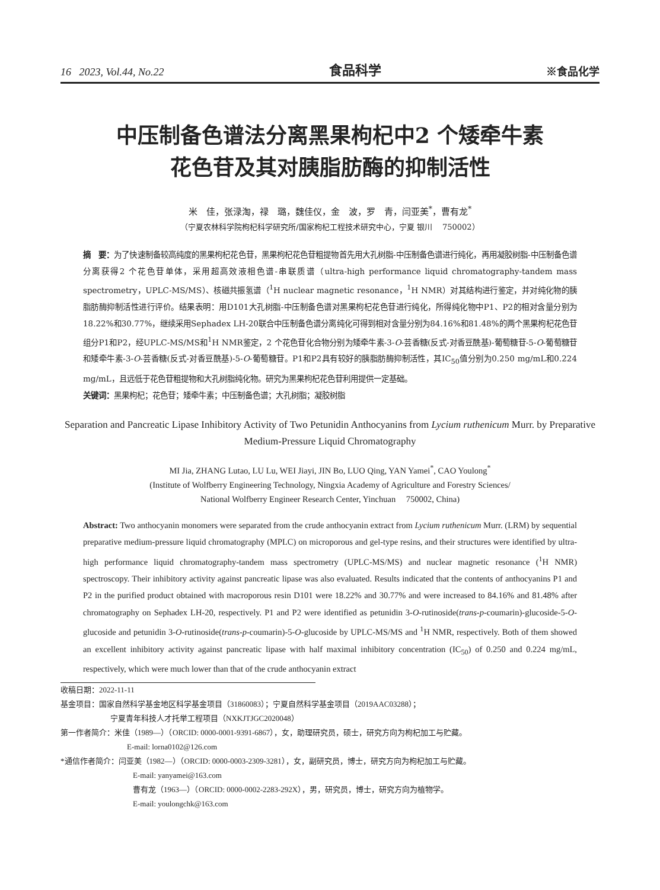16 2023, Vol.44, No.22 食品科学 ※食品化学
中压制备色谱法分离黑果枸杞中2 个矮牵牛素
花色苷及其对胰脂肪酶的抑制活性
米　佳，张渌淘，禄　璐，魏佳仪，金　波，罗　青，闫亚美<sup>*</sup>，曹有龙<sup>*</sup>
（宁夏农林科学院枸杞科学研究所/国家枸杞工程技术研究中心，宁夏 银川　 750002）
摘　要：为了快速制备较高纯度的黑果枸杞花色苷，黑果枸杞花色苷粗提物首先用大孔树脂-中压制备色谱进行纯化，再用凝胶树脂-中压制备色谱分离获得2 个花色苷单体，采用超高效液相色谱-串联质谱（ultra-high performance liquid chromatography-tandem mass spectrometry，UPLC-MS/MS）、核磁共振氢谱（<sup>1</sup>H nuclear magnetic resonance，<sup>1</sup>H NMR）对其结构进行鉴定，并对纯化物的胰脂肪酶抑制活性进行评价。结果表明：用D101大孔树脂-中压制备色谱对黑果枸杞花色苷进行纯化，所得纯化物中P1、P2的相对含量分别为18.22%和30.77%，继续采用Sephadex LH-20联合中压制备色谱分离纯化可得到相对含量分别为84.16%和81.48%的两个黑果枸杞花色苷组分P1和P2，经UPLC-MS/MS和<sup>1</sup>H NMR鉴定，2 个花色苷化合物分别为矮牵牛素-3-O-芸香糖(反式-对香豆酰基)-葡萄糖苷-5-O-葡萄糖苷和矮牵牛素-3-O-芸香糖(反式-对香豆酰基)-5-O-葡萄糖苷。P1和P2具有较好的胰脂肪酶抑制活性，其IC<sub>50</sub>值分别为0.250 mg/mL和0.224 mg/mL，且远低于花色苷粗提物和大孔树脂纯化物。研究为黑果枸杞花色苷利用提供一定基础。
关键词：黑果枸杞；花色苷；矮牵牛素；中压制备色谱；大孔树脂；凝胶树脂
Separation and Pancreatic Lipase Inhibitory Activity of Two Petunidin Anthocyanins from Lycium ruthenicum Murr. by Preparative Medium-Pressure Liquid Chromatography
MI Jia, ZHANG Lutao, LU Lu, WEI Jiayi, JIN Bo, LUO Qing, YAN Yamei<sup>*</sup>, CAO Youlong<sup>*</sup>
(Institute of Wolfberry Engineering Technology, Ningxia Academy of Agriculture and Forestry Sciences/
National Wolfberry Engineer Research Center, Yinchuan　 750002, China)
Abstract: Two anthocyanin monomers were separated from the crude anthocyanin extract from Lycium ruthenicum Murr. (LRM) by sequential preparative medium-pressure liquid chromatography (MPLC) on microporous and gel-type resins, and their structures were identified by ultra-high performance liquid chromatography-tandem mass spectrometry (UPLC-MS/MS) and nuclear magnetic resonance (<sup>1</sup>H NMR) spectroscopy. Their inhibitory activity against pancreatic lipase was also evaluated. Results indicated that the contents of anthocyanins P1 and P2 in the purified product obtained with macroporous resin D101 were 18.22% and 30.77% and were increased to 84.16% and 81.48% after chromatography on Sephadex LH-20, respectively. P1 and P2 were identified as petunidin 3-O-rutinoside(trans-p-coumarin)-glucoside-5-O-glucoside and petunidin 3-O-rutinoside(trans-p-coumarin)-5-O-glucoside by UPLC-MS/MS and <sup>1</sup>H NMR, respectively. Both of them showed an excellent inhibitory activity against pancreatic lipase with half maximal inhibitory concentration (IC<sub>50</sub>) of 0.250 and 0.224 mg/mL, respectively, which were much lower than that of the crude anthocyanin extract
收稿日期：2022-11-11
基金项目：国家自然科学基金地区科学基金项目（31860083）；宁夏自然科学基金项目（2019AAC03288）；
宁夏青年科技人才托举工程项目（NXKJTJGC2020048）
第一作者简介：米佳（1989—）（ORCID: 0000-0001-9391-6867），女，助理研究员，硕士，研究方向为枸杞加工与贮藏。
E-mail: lorna0102@126.com
*通信作者简介：闫亚美（1982—）（ORCID: 0000-0003-2309-3281），女，副研究员，博士，研究方向为枸杞加工与贮藏。
E-mail: yanyamei@163.com
曹有龙（1963—）（ORCID: 0000-0002-2283-292X），男，研究员，博士，研究方向为植物学。
E-mail: youlongchk@163.com